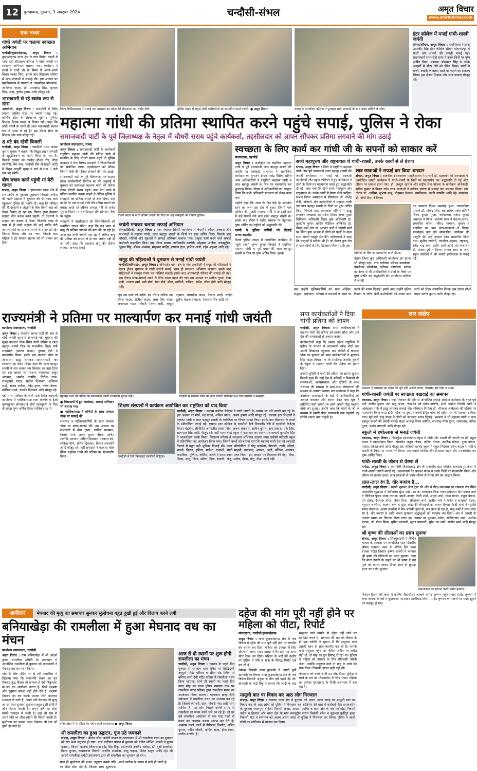12 मुरादाबाद, गुरुवार, 3 अक्टूबर 2024
चन्दौसी-संभल
अमृत विचार
www.amritvichar.com
एक नजर
गांधी जयंती पर चलाया स्वच्छता अभियान
चन्दौसी/कुढफतेहगढ़, अमृत विचार : कुढ़फतेहगढ़ थाना क्षेत्र के गांव बिचेटा काजी में माया देवी सीताराम कॉलेज में गांधी जयंती पर स्वच्छता अभियान चलाया गया। कार्यक्रम में छात्रों ने गांधी जी के विषय में अपने-अपने विचार व्यक्त किए। इसके बाद विद्यालय परिसर में छात्र-छात्राओं ने सफाई की। इस अवसर पर महाविद्यालय के प्राचार्य डॉ. एसबीएन श्रीवास्तव, अभिषेक यादव, डॉ. अलेक्षेन्द्र सिंह, कृपाल सिंह, ऊषा, पुष्पेंद्र कुमार आदि मौजूद रहे।
भारतवासी ले रहे स्वतंत्र रूप से सांस
असमोली, अमृत विचार : असमोली में स्थित एमएम कोचिंग सेंटर पर जयंती मनाई गई। कोचिंग सेंटर के संस्थापक मुहम्मद मुनिस, शिक्षक शिवम यादव ने विचार रखे। कहा कि उनके संघर्ष के चलते ही आज भारतवासी स्वतंत्र रूप से सांस ले रहे हैं। इस दौरान सेंटर के शिक्षक और छात्र मौजूद रहे।
8 घंटे बंद रहेगी बिजली
चन्दौसी, अमृत विचार : एसडीओ प्रथम अजय कुमार शुक्ला ने बताया कि विद्युत लाइन प्रणाली के सुदृढ़ीकरण का कार्य किया जा रहा है। जिससे गुरुवार को उपकेंद्र स्टेशन रोड, गीता कॉलोनी, प्रेम नगर, चन्दौसी ग्रीन सोसाइटी आदि में विद्युत आपूर्ति सुबह 9 बजे से शाम 5 बजे तक बंद रहेगी।
बीच बचाव करने पहुंची मां बेटी घायल
संभल, अमृत विचार : हयातनगर थाना क्षेत्र में सरायतरीन के मुहल्ला फूलबाग निवासी अनीस की पत्नी सहाना ने बुधवार की देर शाम थाने पहुंचकर पुलिस को तहरीर दी। कहा कि परिवार की ही देवरानी व जेठानी के बीच किसी बात को लेकर विवाद हो रहा था। विवाद होता देखकर सहाना बीच बचाव करने पहुंची। तो देवरानी ने सहाना को धक्का दे दिया। जिसकी वजह से पास में ही खड़ी सहाना की ढ़ाई वर्षीय बेटी आयशा लोहे का दरवाजा लगने से घायल हो गई। जिससे विवाद और बढ़ गया। जिसके बाद महिला ने ईंट मारकर सहाना को भी घायल कर दिया।
जिला चिकित्सालय में सफाई कर स्वच्छता का संदेश देते सीएमएस डा. राजेंद्र सैनी।
पुलिस लाइन में चतुर्थ श्रेणी कर्मचारियों को सम्मानित करते एसपी। ● अमृत विचार
संभल के एमजीएम कॉलेज में पुरस्कृत छात्र-छात्राओं के साथ प्रबंध समिति के लोग।
इंटर कॉलेज में मनाई गांधी-शास्त्री जयंती
संभल/सौंधन, अमृत विचार : रामनिवास स्मारक उदयवीर सिंह इंटर कॉलेज सौंधन मोहम्मदपुर में गांधी और शास्त्री की जयंती मनाई गई। प्रधानाचार्य रामभरोसे राणा ने उनके चित्रों पर पुष्प अर्पित किए। प्रबंधक ओमकार सिंह ने उनके आदर्शों से सीख लेने को प्रेरित किया। छात्रों ने गांधी, शास्त्री के बताए रास्ते पर चलने का संकल्प लिया। इस दौरान शिक्षक और छात्र छात्राएं मौजूद रहे।
महात्मा गांधी की प्रतिमा स्थापित करने पहुंचे सपाई, पुलिस ने रोका
समाजवादी पार्टी के पूर्व जिलाध्यक्ष के नेतृत्व में चौधरी सराय पहुंचे कार्यकर्ता, तहसीलदार को ज्ञापन सौंपकर प्रतिमा लगवाने की मांग उठाई
कार्यालय संवाददाता, संभल
अमृत विचार : समाजवादी पार्टी के कार्यकर्ता राष्ट्रपिता महात्मा गांधी की प्रतिमा पार्क में स्थापित के लिए चौधरी सराय पहुंचे तो पुलिस प्रशासन ने रोक लिया। सपाइयों ने जिलाधिकारी को संबोधित ज्ञापन तहसीलदार को सौंपा। जिसमें गांधी की प्रतिमा लगवाने की मांग उठाई।
समाजवादी पार्टी के पूर्व जिलाध्यक्ष एवं सदस्य प्रदेश कार्यकारिणी फिरोज खां की अगुवाई में बुधवार को कार्यकर्ता महात्मा गांधी की प्रतिमा लेकर चौधरी सराय पहुंचे। सपा नेता पार्क में प्रतिमा स्थापित करना चाहते थे लेकिन पुलिस ने सपाइयों को प्रतिमा लगाने से रोक दिया। यहां काफी देर तक सपाई गांधी की प्रतिमा लगाने का प्रयास करते रहे लेकिन सफल नहीं हो सके। सूचना मिलने पर तहसीलदार रवि सोनकर मौके पर पहुंचे।
सपाइयों ने तहसीलदार को जिलाधिकारी को संबोधित ज्ञापन सौंपा। कहा कि छह साल से बापू की प्रतिमा लगवाने की मांग की जा रही है। आज देश गांधी जयंती मना रहा है लेकिन बापू की प्रतिमा को संभल में दो गज जमीन नहीं दी जा रही। कहा कि प्रशासन बापू की प्रतिमा लगवाए अन्यथा सपाई
चौधरी सराय में गांधी प्रतिमा लगाने की जिद पर अड़े सपाइयों को रोकती पुलिस।
जयंती मनाकर चलाया सफाई अभियान
संभल/सिरसी, अमृत विचार : नगर पंचायत सिरसी कार्यालय में चेयरमैन कौसर अब्बास और सभासदों ने महात्मा गांधी, लाल बहादुर शास्त्री के चित्रों पर पुष्प अर्पित किए। जिसके बाद चौराहों, गलियों और मुहल्लों में सफाई अभियान चलाया गया। उत्कृष्ट कार्य करने वाले सफाई कर्मचारी सम्मानित किए। इस दौरान सदस्य आदित्यवीर रस्तोगी, मोहम्मद अजीम, कयामुद्दीन, भूकन सिंह, मीसम अब्बास, मोहम्मद साहिर, इरफान हैदर, हाशिम अली, रईस अहमद आदि रहे।
समूह की महिलाओं ने धूमधाम से मनाई गांधी जयंती
चन्दौसी/बनियाठेर, अमृत विचार : बनियाठेर थाना क्षेत्र के गांव अकरौली में समूह की महिलाओं ने एकत्र होकर धूमधाम से गांधी जयंती मनाई। साथ ही स्वच्छता अभियान चलाया। इसके बाद महिलाओं ने रामधुन गायन कर तालियां बजाई। इसके बाद आंगनबाड़ी परिसर की सफाई की गई। इस दौरान साफ-सफाई रखने के लिए शपथ ग्रहण की गई। इस अवसर पर संगीता गुप्ता, रेखा रानी, अचला शर्मा, रुबी मौर्य, रेखा मौर्य, मीना, सावित्री, कविता, सर्वेश, लीला देवी आदि मौजूद रहीं।
खुद इस कार्य को करेंगे। इस दौरान तारिक खां, वीरेश यादव, संजीव यादव, जबर सिंह यादव, अमरपाल यादव, चौधरी महशर अली, अब्दुल रहमान, रामरहीस यादव, फैजान शाही, राहिल हुसैन, बादशाह यादव, नेकपाल सिंह आदि रहे।
स्वच्छता के लिए कार्य कर गांधी जी के सपनों को साकार करें
संवाददाता, बहजोई
अमृत विचार : कलेक्ट्रेट पर राष्ट्रपिता महात्मा गांधी व पूर्व प्रधानमंत्री लाल बहादुर शास्त्री की जयंती पर कलेक्ट्रेट सभागार में आयोजित कार्यक्रम का शुभारंभ डीएम राजेंद्र पैंसिया सहित अन्य अधिकारियों ने राष्ट्रपिता महात्मा गांधी व लाल बहादुर शास्त्री के चित्र पर माल्यार्पण कर शुभारंभ किया। डीएम ने अधिकारियों का आह्वान किया कि सभी अधिकारी स्वच्छता को लेकर काम करें।
उन्होंने कहा कि आज के दिन ऐसे दो अनमोल रतन का जन्म इस देश में हुआ। जिसमें एक अहिंसा की पुजारी महात्मा गांधी थे तो दूसरे क्षेत्र में कड़े फैसले लेने वाले लाल बहादुर शास्त्री थे। इसके बाद डीएम ने शहीद स्मारक पर पहुंचकर पुष्प अर्पित कर शहीदों को श्रद्धांजलि दी।
एसपी ने पुलिस कर्मियों को दिलाई शपथ:बहजोई:
रिजर्व पुलिस लाइन में आयोजित कार्यक्रम में पहुंचे एसपी कृष्ण कुमार विश्नोई ने राष्ट्रपिता महात्मा गांधी व पूर्व प्रधानमंत्री लाल बहादुर शास्त्री के चित्र पर पुष्प अर्पित किए। इसके
सच्चे महापुरुष और राष्ट्रनायक थे गांधी-शास्त्री, उनके कार्यों से लें प्रेरणा
संभल, अमृत विचार : जिले में राष्ट्रपिता महात्मा गांधी और पूर्व प्रधानमंत्री लाल बहादुर शास्त्री की जयंती हर्षोल्लास से मनाई गई। सरकारी कार्यालयों और स्कूल कॉलेजों में हुए कार्यक्रमों में दोनों के चित्रों पर माल्यार्पण करते हुए श्रद्धांजलि दी गई। कहा गया कि दोनों सच्चे महापुरुष और राष्ट्रनायक थे। उनके कार्यों से प्रेरणा लेनी चाहिए। संभल जिला अस्पताल में सीएमएस डॉ. राजेंद्र सैनी, डॉक्टरों और कर्मचारियों ने महात्मा गांधी एवं लाल बहादुर शास्त्री के चित्रों पर पुष्प अर्पित किए। जिसके बाद अस्पताल परिसर में झाड़ू लगाकर स्वच्छता का संदेश दिया। अपर मुख्य चिकित्सा अधिकारी जिला कुष्ठ अधिकारी डॉ. कुलदीप कुमार आदिम मेडिकल ऑफिसर डॉ. नीरज शर्मा और डॉ. अरशद अली ने चंदौसी मार्ग पर स्थित कुष्ठ आश्रम में लोगों को फलों के साथ साथ जरूरी वस्तुएं भेंट कीं। एसीएमओ ने कहा कि वस्तुओं में स्लीपर भी हैं। जो केवल कुष्ठ रोग से ग्रस्त लोगों के लिए डिजाइन किए गए हैं। इस
छात्र छात्राओं ने सफाई कर किया श्रमदान
संभल, अमृत विचार : राजकीय स्नातकोत्तर महाविद्यालय में प्राचार्य डॉ. राष्ट्रवर्धन की अध्यक्षता में आयोजित जयंती कार्यक्रम में गांधी-शास्त्री के चित्रों पर माल्यार्पण कर श्रद्धांजलि दी गई और जीवन पर प्रकाश डाला गया। डॉ. अब्दुल रहमान और राष्ट्रीय सेवा योजना के कार्यक्रम अधिकारी सचिन कुमार ने विचार रखे। छात्र छात्राओं ने कॉलेज प्रांगण में सफाई कर श्रमदान किया। इस दौरान डॉ. आसिम, सुभाष बाबू, मोहम्मद ऐजाज, रामनिवास, उन्नति वार्ष्णेय आदि रहे। संचालन डॉ. नौमी प्रिया ने किया।
गांधीजी के चित्र पर माल्यार्पण करते डीएम।
दौरान जिला कुष्ठ अधिकारी कार्यालय का स्टाफ भी मौजूद रहा। नगर पालिका परिषद कार्यालय, एसडीएम कार्यालय, एडीएम कार्यालय, ब्लॉक कार्यालय में भी अधिकारियों ने दोनों के चित्रों पर पुष्प अर्पित कर श्रद्धांजलि दी। एमजीएम कॉलेज में जयंती
एवं स्थापना दिवस समारोह हुआ। ध्वजारोहण प्राचार्य डॉ. योगेन्द्र सिंह, सह सचिव प्रबंध समिति विनय कुमार गुप्ता, कोषाध्यक्ष राकेश कुमार अग्रवाल ने किया। सर्वधर्म सभा में वेदान्त वाचन, रामचरित मानस, श्रीमद भागवत, कुरान व बाइबिल का पाठ छात्र-छात्राओं ने किया। मनमोहक नृत्य एवं सांस्कृतिक कार्यक्रम की प्रस्तुति दी। उन्हें उपहार देकर सम्मानित किया गया। सुनील रस्तोगी, तनजील अहमद, राष्ट्रबन्धु, रमेश चन्द्र वर्मा, प्रदीप आर्य आदि रहे। संचालन डॉ. संजय दुबे ने किया। संभल शहर के अन्य स्कूल कॉलेजों में भी जयंती हर्षोल्लास से मनाई गई।
बाद उन्होंने पुलिसकर्मियों को सत्य अहिंसा, सद्भाव, भाईचारा, परिश्रम व सदमार्ग के रास्ते पर चलने की शपथ दिलाई। इसके बाद उन्होंने पुलिस विभाग के चरित्र श्रेणी कर्मचारियों को अच्छा कार्य करने को लेकर सम्मानित किया। इस दौरान सीओ लाइन संतोष कुमार आदि मौजूद रहे।
राज्यमंत्री ने प्रतिमा पर माल्यार्पण कर मनाई गांधी जयंती
कार्यालय संवाददाता, चन्दौसी
अमृत विचार : भारतीय जनता पार्टी की ओर से गांधी जयंती धूमधाम से मनाई गई। बुधवार की सुबह फव्वारा चौक स्थित गांधी प्रतिमा व लाल बहादुर शास्त्री चित्र पर माध्यमिक शिक्षा मंत्री राज्यमंत्री (स्वतंत्र प्रभार) गुलाब देवी ने माल्यार्पण किया। इसके बाद फव्वारा चौक के आसपास झाड़ू लगाकर साफ-सफाई कर स्वच्छता का संदेश दिया। कहा कि लाल बहादुर शास्त्री ने जय जवान जय किसान का नारा दिया था। इस अवसर पर भाजपा नगराध्यक्ष अंकुर अग्रवाल, आमोद वार्ष्णेय, गिरीश रतन, राजकुमार यादव, मनोज दिवाकर, अभिनव शर्मा, संजय पारीक, देवेंद्र गुप्ता, तरुण नीरज, मोक्षिका शर्मा, चंद्रसेन दिवाकर आदि मौजूद रहे।
वहीं नगर पालिका के गांधी पार्क स्थित अस्थायी कार्यालय में पालिकाध्यक्ष लता वार्ष्णेय व ईओ कृष्णकुमार सोनकर ने दोनों महापुरुषों के चित्र के समक्ष पुष्प अर्पित किए। पालिकाध्यक्ष ने
महात्मा गांधी की प्रतिमा पर माल्यार्पण करतीं राज्यमंत्री गुलाब देवी।
चन्दौसी में फव्वारा चौक पर झाड़ू लगाती पालिकाध्यक्ष लता वार्ष्णेय व सभासद।
● विद्यालयों में हुए कार्यक्रम, सफाई अभियान भी चलाया गया
● पालिकाध्यक्ष ने कर्मियों के साथ फव्वारा चौक पर सफाई की
सभासद व पालिकाकर्मियों के साथ फव्वारा चौक पर साफ-सफाई की। इस अवसर पर सभासदों में मेघा गुप्ता, जाकिर सलमान, निशांत शर्मा, तरुण कुमार नीरज, सचिन रस्तोगी, इरफान, मोहित दिवाकर, नवकांत देव, लोकेश मौर्य, अमित दिवाकर, किशन प्रजापति आदि मौजूद रहे। वहीं सपाइयों ने फव्वारा चौक स्थित महात्मा गांधी की प्रतिमा पर माल्यार्पण किया।
शिक्षण संस्थानों में कार्यक्रम आयोजित कर राष्ट्रपिता को याद किया
चन्दौसी में रैली निकालते एनसीसी कैडेट्स।
चन्दौसी, अमृत विचार : एसएम कॉलेज कैडेट्स ने गांधी जयंती के अवसर पर नारे लगाते चल रहे थे। इस अवसर पर मौर्य, रुद्र यादव, अंकित यादव, अभय कुमार आदि मौजूद रहे। एसएम इंटर शिक्षकों ने महात्मा गांधी व लाल बहादुर शास्त्री के व्यक्तित्व पर विचार व्यक्त किए। इसके बाद विद्यालय के छात्रों के प्रतियोगिता कराई गई। एसएम इंटर कॉलेज के एनसीसी रैली निकाली। रैली में एनसीसी कैडेट्स कैप्टन चंद्रवीर, लेफ्टिनेंट अमरजीत प्रताप सिंह, अरुण शंखधार, सचिन कुमार, राम प्रकाश, एके सिंह, सत्यपाल सिंह आदि मौजूद रहे। वहीं एएम वर्ल्ड स्कूल में कार्यक्रम का आरंभ प्रधानाचार्य कुलदीप सिंह ने ध्वजारोहण करके किया। विद्यालय परिसर में स्वच्छता अभियान चलाया गया। एबीसी मांटेसरी स्कूल में प्रतियोगिता का आयोजन किया गया। जिसमें बच्चों को बताया गया कि महात्मा गांधी देश को आजादी दिलाने में बहुत बड़ी भूमिका निभाई थी। कला प्रतियोगिता में पीहू सक्सेना, प्रियांशी, तन्वी, सौंदर्य, शान्वी, विवान, इशिता, मायेशा, एकांशी, सांवी साहनी, उपासना, आयशा, अली, वर्तिका, अजफर, अनाबिया, पूर्णिमा, अर्जित, अथर्व ने प्रथम स्थान प्राप्त किया। इस अवसर पर विद्यालय की नेहा, प्रिया, दिव्या, शालू, निशा, सरिता, दिया, रुपाली, अंजू, संतोष, दीक्षा, मीनू, दीक्षा आदि रहीं।
सपा कार्यकर्ताओं ने दिया गांधी प्रतिमा को ज्ञापन
चन्दौसी, अमृत विचार: सपा कार्यकर्ताओं ने महात्मा गांधी की प्रतिमा को ज्ञापन सौंपा और उन्हें देश की समस्याओं से अवगत कराया।
कार्यकर्ताओं कहा कि उनका उद्देश्य राष्ट्रपिता के प्रतीक के माध्यम से प्रधानमंत्री नरेन्द्र मोदी तक अपनी शिकायत पहुंचाना था। चंदौसी में फव्वारा चौक पर बुधवार को सपा कार्यकर्ताओं ने मुलायम सिंह यादव विचार मंच के संयोजक तनवीर कुरेशी के नेतृत्व में महात्मा गांधी की प्रतिमा को ज्ञापन दिया।
तनवीर कुरैशी ने गांधी की प्रतिमा को ज्ञापन सुनाया जिसमें कहा कि उन्हें देश में श्रमिकों व किसानों की समस्याओं, अल्पसंख्यक और दलितों के साथ भेदभाव की समस्या के साथ-साथ बेरोजगारों की समस्या से अवगत कराया। मंच संयोजक ने कहा कि उपरोक्त समस्याओं के बारे में अधिकारियों को अवगत कराकर और ज्ञापन देकर थक चुके हैं इसीलिए गांधी जयंती पर हमने अपनी पीड़ा महात्मा गांधी को सुनाई। उन्होंने कहा कि गांधी के जी के माध्यम से हमारी पीड़ा प्रधानमंत्री तक पहुंचेगी वह सोचेंगे जनता क्या चाहती है।
सार संक्षेप
बबराला में स्वच्छता का संदेश देते पूर्व मंत्री अजीत यादव, चेयरमैन हर्ष वर्धन व अन्य।
गांधी-शास्त्री जयंती पर स्वच्छता पखवाड़े का समापन
बबराला, अमृत विचार : नगर पंचायत की ओर से आयोजित सफाई श्रमदान कार्यक्रम के तहत पूर्व मंत्री अजीत कुमार उर्फ राजू यादव, चेयरमैन हर्ष वर्धन वार्ष्णेय, ईओ अमरेश तिवारी आदि ने आंबेडकर पार्क में झाड़ू लगाकर सफाई की। संविधान निर्माता डॉ. भीमराव आंबेडकर की प्रतिमा पर माल्यार्पण किया गया। इंदिरा चौक पर पूर्व प्रधानमंत्री इंदिरा गांधी की प्रतिमा पर भी माल्यार्पण किया गया। पूर्व मंत्री राजू यादव ने लोगों को स्वच्छता शपथ दिलाई। भाजपा ने भी महात्मा गांधी व लाल बहादुर शास्त्री की जयंती मनाई। मंडल अध्यक्ष विनय वार्ष्णेय, सभासद मीना गुप्ता, रामावतार, योगेश गुप्ता, प्रमोद भगतजी आदि मौजूद रहे।
स्कूलों में हर्षोल्लास से मनाई जयंती
बबराला, अमृत विचार : विद्याकुंज इंटरनेशनल स्कूल में गांधी और शास्त्री की जयंती पर डॉ. राहुल यादव ने ध्वजारोहण किया। चेयरमैन अतुल गोयल, कपिल गोयल, कार्तिक गोयल, पूजा गोयल, एकता, सोनल शर्मा आदि मौजूद रहे। लोहिया कान्वेंट स्कूल में स्कूल निदेशक उमेश यादव ने गांधी व शास्त्री के चित्रों पर माल्यार्पण किया। प्रधानाचार्य सविता और हेमलता यादव दीप प्रज्ज्वलित कर पुष्प अर्पित किए।
गांधी-शास्त्री के जीवन से प्रेरणा लें
मनोटा, अमृत विचार : असमोली विकासखंड क्षेत्र के राजकीय इंटर कॉलेज शाहजादपुर कला में गांधी-शास्त्री जयंती मनाई गई। प्रधानाचार्य वेद प्रकाश यादव ने उनके चित्रों पर माल्यार्पण किया और जीवन पर प्रकाश डाला। छात्र छात्राओं से उनके जीवन से प्रेरणा लेने का आह्वान किया।
लाल-लाल रंग है, वीर बजरंग है...
चन्दौसी, अमृत विचार : स्वामी भूमानंद सेवा ट्रस्ट की ओर से पितृ-अमावस्या पर रामबाग रोड स्थित आवासीय वृद्धाश्रम में संगीतमय सुंदर कांड पाठ का आयोजन किया गया। सर्वप्रथम दीन दयाल शर्मा ने विधिवत पूजन संपन्न कराया। इसके उपरांत केजी शर्मा, अनुज शर्मा, रमेश ग्रेवाल, राहुल ग्रेवाल, प्रेम ग्रोवर, देशराज तोमर, जेपन मिश्रा, रविशंकर शर्मा, राजीव शर्मा ने गणेश व सरस्वती वंदना, हनुमान चालीसा, बजरंग बाण व सुंदर कांड की चौपाइयों का वाचन किया। केजी शर्मा ने रघुपति राघव राजाराम, अजय सक्सेना ने मेरा आपकी कृपा से, कब काम हो रहा है, राजू शर्मा ने लाल-लाल रंग है, वीर बजरंग है आदि भजन सुनाकर श्रद्धालुओं को मंत्रमुग्ध कर दिया। अंत में आरती के उपरांत प्रसाद का वितरण किया गया। इस अवसर पर गुलशन अरोरा, सच्चिदानंद शर्मा, अशोक पाठक, डॉ. गौरव मिश्रा, सुमित पाराशरी, सूरज पाराशरी, सुरेश चंद शर्मा, संजीव शर्मा आदि मौजूद रहे।
श्री कृष्ण की लीलाओं का प्रसंग सुनाया
संभल, अमृत विचार : सिंहपुरसानी में विपिन चाहल के आवास पर आयोजित सात दिवसीय श्रीमद भागवत कथा के अंतिम दिन कथा वाचक पंडित त्रिशांत कृष्णा शास्त्री ने भगवान श्री कृष्ण की लीलाओं का प्रसंग सुनाया। कहा कि माता देवकी के कहने पर श्री कृष्ण ने छह पुत्रों को वापस लाकर दिया। साथ ही सुभद्रा हरण का वर्णन सुनाया।
कथावाचक का स्वागत करते प्रमोद कृष्णम।
विश्राम दिवस की कथा में कल्कि पीठाधीश्वर आचार्य प्रमोद कृष्णम पहुंचे। यहां प्रमोद कृष्णम ने कथा वाचक के गले में फूलमाला पहनाकर आशीर्वाद लिया। प्रमोद कृष्णम के भजनों पर भक्त झूमने पर मजबूर हो गए।
आयोजन मेघनाद की मृत्यु का समाचार सुनकर सुलोचना बहुत दुखी हुई और विलाप करने लगी
बनियाखेड़ा की रामलीला में हुआ मेघनाद वध का मंचन
कार्यालय संवाददाता, चन्दौसी
अमृत विचार : ग्राम बनियाखेड़ा में श्री आदर्श युवक रामलीला समिति के तत्वाधान में आयोजित रामलीला में बुधवार को कलाकारों ने मेघनाद वध का मंचन किया।
गांव के शिव मंदिर पर हो रही रामलीला में दिखाया गया कि लंकापति रावण का पुत्र मेघनाद युद्ध विजय की कामना से देवी निकुंभला के यज्ञ का आयोजन करता है। जिसे लक्ष्मण और हनुमान सफल नहीं होने देते हैं। लक्ष्मण मेघनाद का वध करके उसका शीश काटकर रामादल ले जाते हैं। अपने पति मेघनाद की मृत्यु का समाचार सुनकर सुलोचना बहुत दुखी होती है और विलाप करती है। अपने पति का शीश मांगने रामादल में जाती है। वहां श्री राम से अपने पति का शीश लौटने की विनती करती है। सुलोचना का करुण क्रंदन देखकर श्री राम भी दुखी हो जाते हैं।
बनियाखेड़ा में रामलीला का मंचन करते कलाकार। ● अमृत विचार
श्री रामलीला का हुआ उद्घाटन, गूंज उठे जयकारे
संभल, अमृत विचार : श्रीराम लीला कमेटी संभल के तत्वावधान में श्री रामलीला मंचन का बुधवार को रात भव्य उद्घाटन हो गया। नगर पालिका प्रांगण में बुधवार को पंडित शोभित शास्त्री ने पूजन कराया। जिसमें भाजपा जिलाध्यक्ष हरेंद्र सिंह रिंकू, उद्योगपति अरविंद अरोड़ा, डॉ. यूसी सक्सेना, विनय कुमार, कमलकांत तिवारी, अरविंद सक्सेना, सोनू चाहल, दिनेश ठाकुर आदि रहे। श्री आदर्श रामलीला कमेटी हयातनगर द्वारा श्री रामलीला का शुभारंभ हो गया।
साथ ही सुलोचना की इच्छा अनुसार उसके पति का शीश लौटा देते हैं। जिसके साथ सुलोचना अपने सतीत्व के प्रताप से सती हो जाती है।
आज से दो स्थानों पर शुरू होगी रामलीला का मंचन
चन्दौसी, अमृत विचार : नवरात्र के पहले दिन गुरुवार से रामबाग धाम स्थित मां सिद्धिदात्री नवदुर्गा मंदिर परिसर व सीता रोड स्थित मां बगिया वाली देवी मंदिर परिसर में रामलीला मंचन किया जाएगा। दोनों ही स्थानों पर पहले दिन नारद मोह का मंचन होगा। रामबाग धाम पर रामलीला नाट्य परिषद द्वारा रामलीला मंचन का आयोजन किया जाएगा। कलाकार बारह सैनी धर्मशाला में रामलीला मंचन का अभ्यास कर रहे हैं। जिसमें व्यापारी, छात्र, नौकरी पेशा आदि लोग शामिल हैं। यह लोग पिछले काफी समय से रामलीला का मंचन करते चले आ रहे हैं। जो हर वर्ष रामलीला आयोजन से एक माह पहले से मंचन का अभ्यास करना आरंभ कर देते हैं। अभ्यास करने वालों में गिरिराज किशोर, अमित कुमार, नवीन चौधरी, कपिल राजा, हीरा लाल, संजीव वार्ष्णेय हैं।
दहेज की मांग पूरी नहीं होने पर महिला को पीटा, रिपोर्ट
संवाददाता, चन्दौसी/कुढफतेहगढ़
अमृत विचार : थाना कुढ़फतेहगढ़ क्षेत्र के गांव बिचेटा में दहेज की मांग पूरी नहीं होने पर मारपीट कर घायल कर दिया। महिला को उपचार के लिए सीएचसी लाया गया। हालत गंभीर होने पर हायर सेंटर रेफर कर दिया। महिला के भाई की तहरीर पर पुलिस ने पति व सास के विरुद्ध रिपोर्ट दर्ज कर ली है।
रामेश्वर निवासी थाना कुंदरकी ने अपनी पुत्री ज्ञानवती का विवाह थाना कुढ़फतेहगढ़ क्षेत्र के गांव बिचेटा निवासी अंकुश से तीन वर्ष पहले की थी। ज्ञानवती के भाई रिंकू ने बताया कि शादी के बाद ससुराल वाले मायके से दहेज नहीं लाने पर प्रताड़ित करते थे। सोमवार की रात को बिचेटा के ही एक व्यक्ति ने सूचना दी कि ससुराल वाले उसकी बहन के साथ मारपीट कर रहे हैं। मायके वाले ससुराल पहुंचे तो महिला जमीन पर अचेत पड़ी थी, दो माह का पुत्र हिमांशु रो रहा था। पुलिस ने महिला को उपचार के लिए सीएचसी नरौली भेजा। जबकि ससुराल वाले दो माह के बच्चे को रोक लिया। जिसकी हालत सही नहीं थी।
मंगलवार को बच्चे ने भी दम तोड़ दिया। पुलिस ने बच्चे के शव को पोस्टमार्टम के लिए भेजा। महिला का उपचार मुरादाबाद के निजी अस्पताल में चल रहा है।
मामूली बात पर विवाद कर आठ लोग गिरफ्तार
संभल, अमृत विचार : नखासा थाना क्षेत्र में बुधवार को अलग अलग जगह पर मामूली बात पर विवाद कर रहे आठ लोगों को पुलिस ने गिरफ्तार कर शांतिभंग की धारा में कार्रवाई की। सरायतरीन के मुहल्ला मंगलपुरा तकिया निवासी अनस, अमान, आमिर व थाना क्षेत्र के गांव मन्नीखेड़ा निवासी नदीम व हिलाल और थाना क्षेत्र के गांव रुकनुद्दीन सराय निवासी रमेश व मुहल्ला तुर्तीपुर इल्हा निवासी चंदा व सलमान को अलग अलग जगह से पुलिस ने गिरफ्तार कर लिया। पुलिस ने आठों लोगों का शांतिभंग में चालान कर दिया।